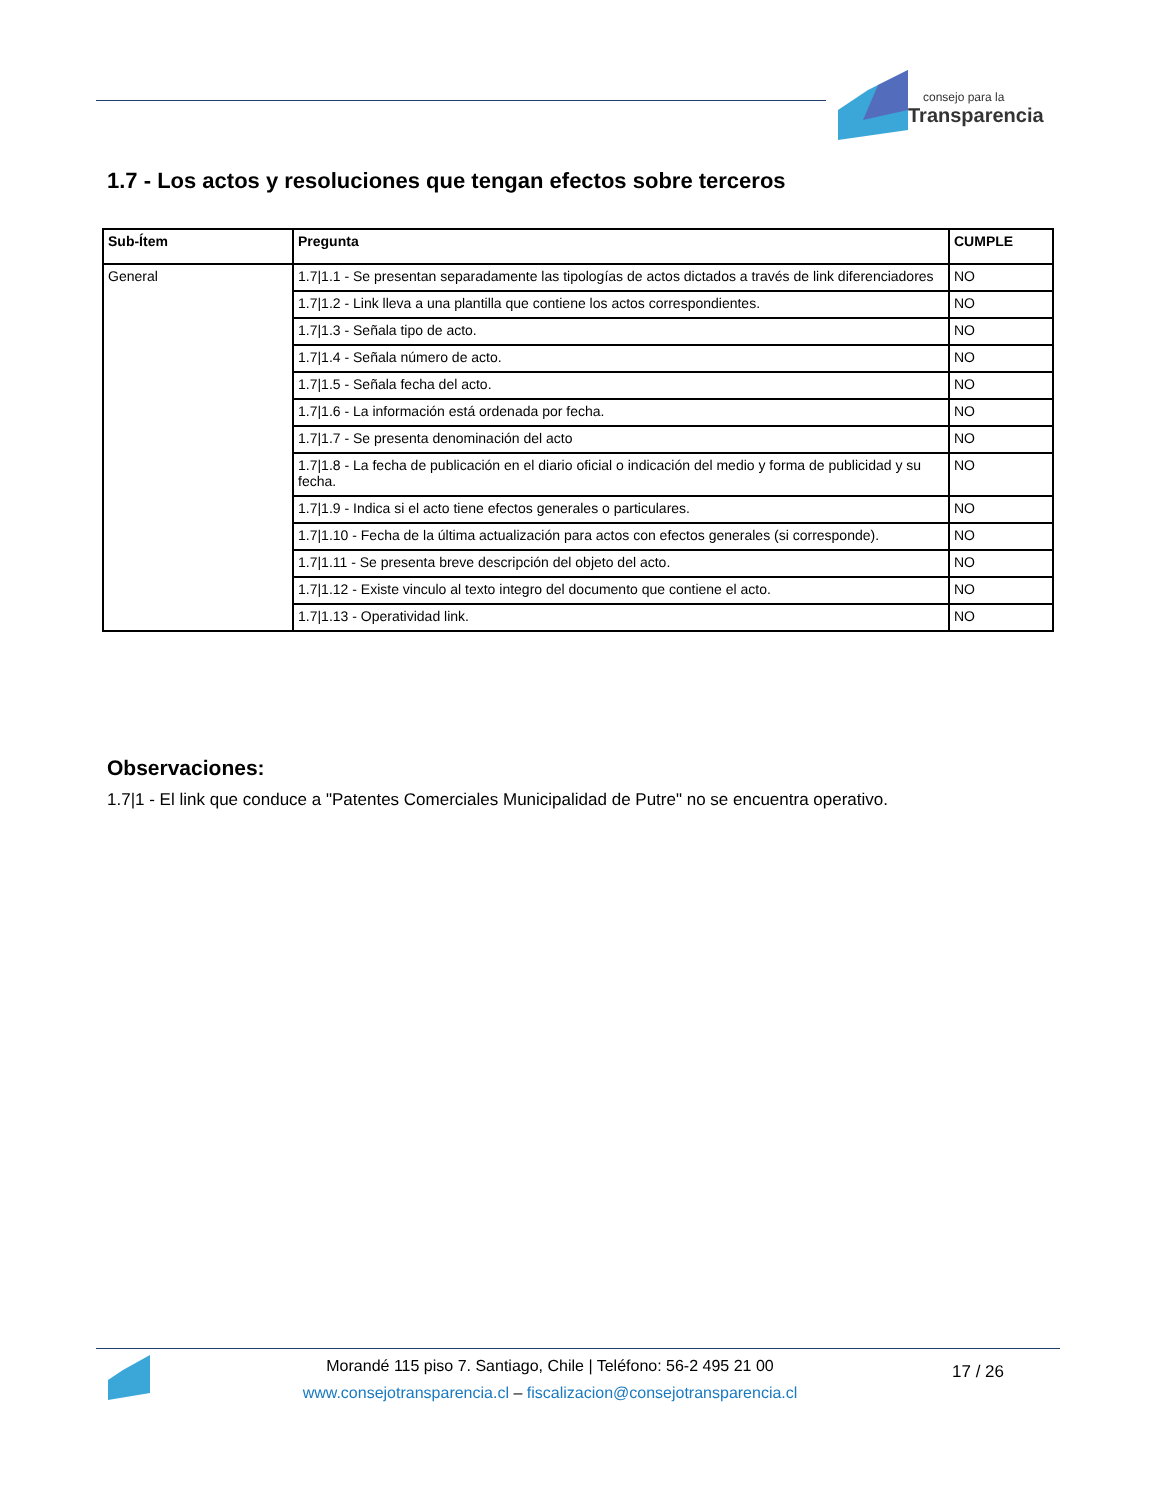consejo para la
Transparencia
1.7 - Los actos y resoluciones que tengan efectos sobre terceros
| Sub-Ítem | Pregunta | CUMPLE |
| --- | --- | --- |
| General | 1.7/1.1 - Se presentan separadamente las tipologías de actos dictados a través de link diferenciadores | NO |
| | 1.7/1.2 - Link lleva a una plantilla que contiene los actos correspondientes. | NO |
| | 1.7/1.3 - Señala tipo de acto. | NO |
| | 1.7/1.4 - Señala número de acto. | NO |
| | 1.7/1.5 - Señala fecha del acto. | NO |
| | 1.7/1.6 - La información está ordenada por fecha. | NO |
| | 1.7/1.7 - Se presenta denominación del acto | NO |
| | 1.7/1.8 - La fecha de publicación en el diario oficial o indicación del medio y forma de publicidad y su fecha. | NO |
| | 1.7/1.9 - Indica si el acto tiene efectos generales o particulares. | NO |
| | 1.7/1.10 - Fecha de la última actualización para actos con efectos generales (si corresponde). | NO |
| | 1.7/1.11 - Se presenta breve descripción del objeto del acto. | NO |
| | 1.7/1.12 - Existe vinculo al texto integro del documento que contiene el acto. | NO |
| | 1.7/1.13 - Operatividad link. | NO |
Observaciones:
1.7|1 - El link que conduce a "Patentes Comerciales Municipalidad de Putre" no se encuentra operativo.
Morandé 115 piso 7. Santiago, Chile | Teléfono: 56-2 495 21 00
www.consejotransparencia.cl – fiscalizacion@consejotransparencia.cl
17 / 26